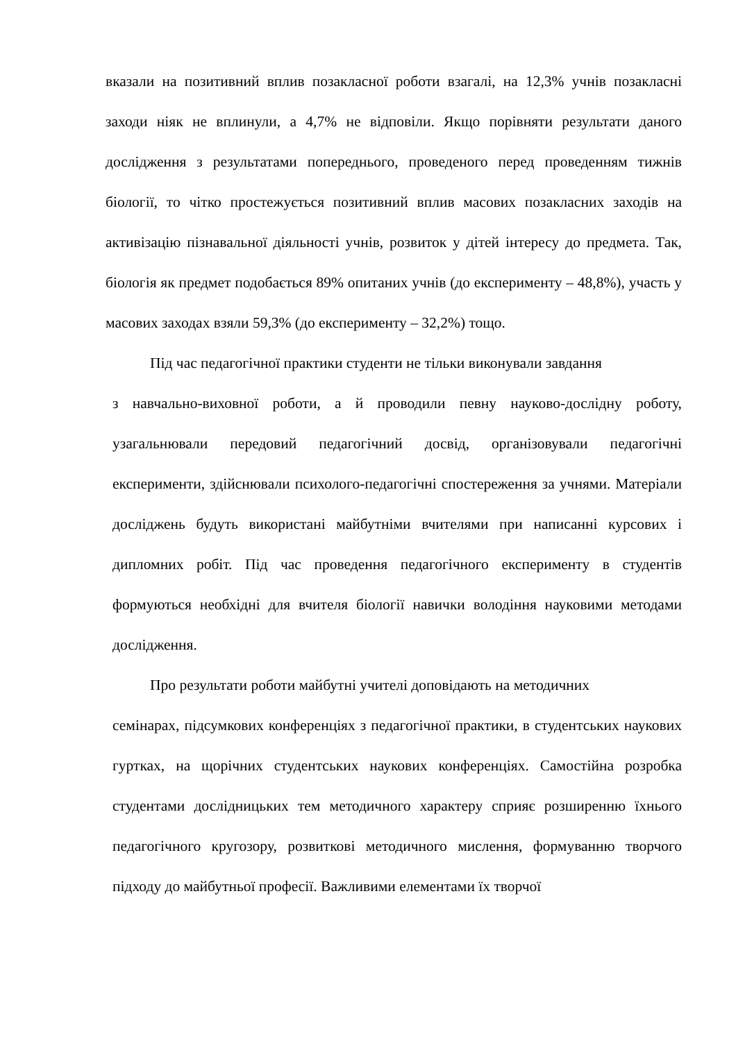вказали на позитивний вплив позакласної роботи взагалі, на 12,3% учнів позакласні заходи ніяк не вплинули, а 4,7% не відповіли. Якщо порівняти результати даного дослідження з результатами попереднього, проведеного перед проведенням тижнів біології, то чітко простежується позитивний вплив масових позакласних заходів на активізацію пізнавальної діяльності учнів, розвиток у дітей інтересу до предмета. Так, біологія як предмет подобається 89% опитаних учнів (до експерименту – 48,8%), участь у масових заходах взяли 59,3% (до експерименту – 32,2%) тощо.
Під час педагогічної практики студенти не тільки виконували завдання
з навчально-виховної роботи, а й проводили певну науково-дослідну роботу, узагальнювали передовий педагогічний досвід, організовували педагогічні експерименти, здійснювали психолого-педагогічні спостереження за учнями. Матеріали досліджень будуть використані майбутніми вчителями при написанні курсових і дипломних робіт. Під час проведення педагогічного експерименту в студентів формуються необхідні для вчителя біології навички володіння науковими методами дослідження.
Про результати роботи майбутні учителі доповідають на методичних
семінарах, підсумкових конференціях з педагогічної практики, в студентських наукових гуртках, на щорічних студентських наукових конференціях. Самостійна розробка студентами дослідницьких тем методичного характеру сприяє розширенню їхнього педагогічного кругозору, розвиткові методичного мислення, формуванню творчого підходу до майбутньої професії. Важливими елементами їх творчої